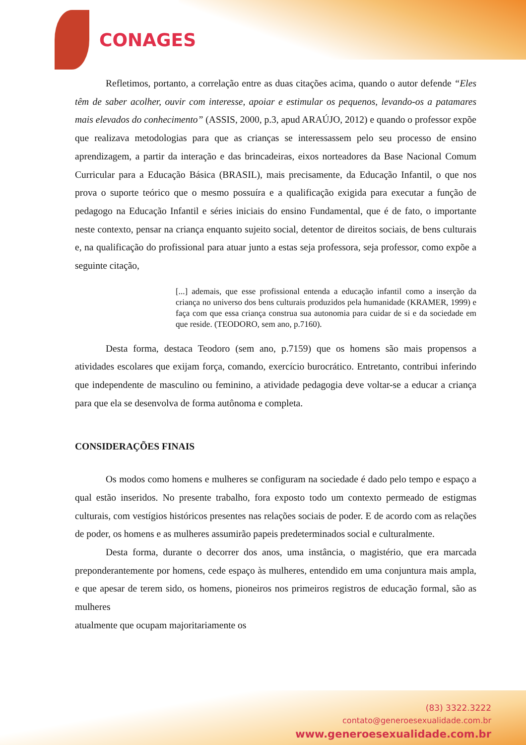CONAGES
Refletimos, portanto, a correlação entre as duas citações acima, quando o autor defende “Eles têm de saber acolher, ouvir com interesse, apoiar e estimular os pequenos, levando-os a patamares mais elevados do conhecimento” (ASSIS, 2000, p.3, apud ARAÚJO, 2012) e quando o professor expõe que realizava metodologias para que as crianças se interessassem pelo seu processo de ensino aprendizagem, a partir da interação e das brincadeiras, eixos norteadores da Base Nacional Comum Curricular para a Educação Básica (BRASIL), mais precisamente, da Educação Infantil, o que nos prova o suporte teórico que o mesmo possuíra e a qualificação exigida para executar a função de pedagogo na Educação Infantil e séries iniciais do ensino Fundamental, que é de fato, o importante neste contexto, pensar na criança enquanto sujeito social, detentor de direitos sociais, de bens culturais e, na qualificação do profissional para atuar junto a estas seja professora, seja professor, como expõe a seguinte citação,
[...] ademais, que esse profissional entenda a educação infantil como a inserção da criança no universo dos bens culturais produzidos pela humanidade (KRAMER, 1999) e faça com que essa criança construa sua autonomia para cuidar de si e da sociedade em que reside. (TEODORO, sem ano, p.7160).
Desta forma, destaca Teodoro (sem ano, p.7159) que os homens são mais propensos a atividades escolares que exijam força, comando, exercício burocrático. Entretanto, contribui inferindo que independente de masculino ou feminino, a atividade pedagogia deve voltar-se a educar a criança para que ela se desenvolva de forma autônoma e completa.
CONSIDERAÇÕES FINAIS
Os modos como homens e mulheres se configuram na sociedade é dado pelo tempo e espaço a qual estão inseridos. No presente trabalho, fora exposto todo um contexto permeado de estigmas culturais, com vestígios históricos presentes nas relações sociais de poder. E de acordo com as relações de poder, os homens e as mulheres assumirão papeis predeterminados social e culturalmente.
Desta forma, durante o decorrer dos anos, uma instância, o magistério, que era marcada preponderantemente por homens, cede espaço às mulheres, entendido em uma conjuntura mais ampla, e que apesar de terem sido, os homens, pioneiros nos primeiros registros de educação formal, são as mulheres
atualmente que ocupam majoritariamente os
(83) 3322.3222
contato@generoesexualidade.com.br
www.generoesexualidade.com.br